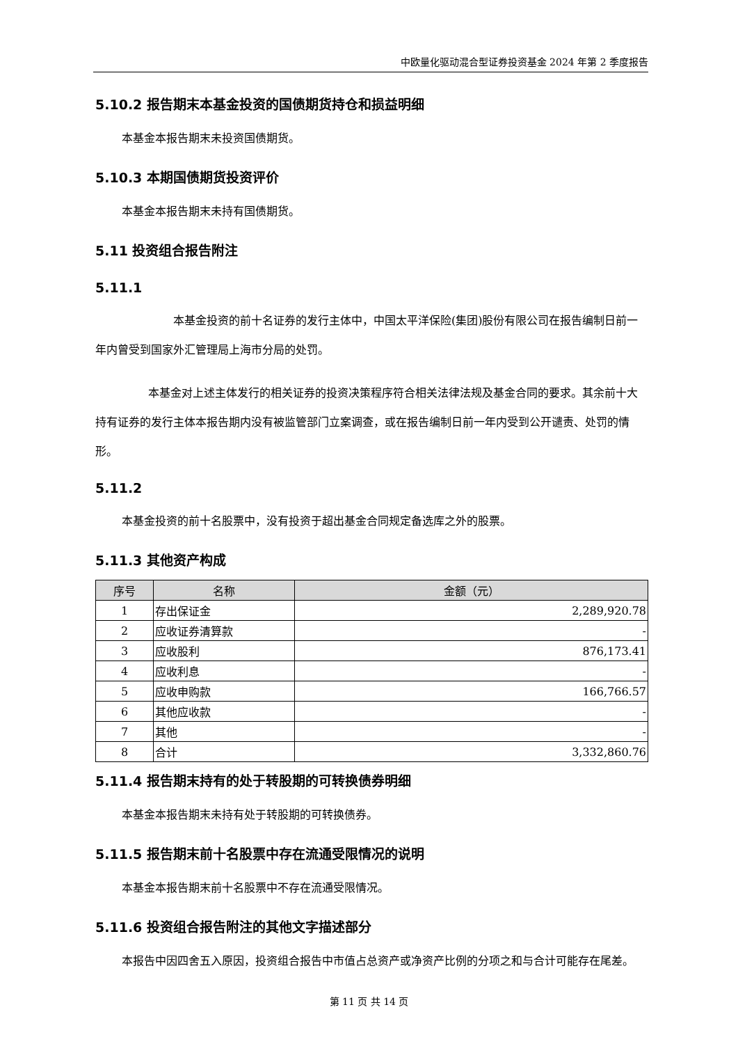中欧量化驱动混合型证券投资基金 2024 年第 2 季度报告
5.10.2 报告期末本基金投资的国债期货持仓和损益明细
本基金本报告期末未投资国债期货。
5.10.3 本期国债期货投资评价
本基金本报告期末未持有国债期货。
5.11 投资组合报告附注
5.11.1
本基金投资的前十名证券的发行主体中，中国太平洋保险(集团)股份有限公司在报告编制日前一年内曾受到国家外汇管理局上海市分局的处罚。
本基金对上述主体发行的相关证券的投资决策程序符合相关法律法规及基金合同的要求。其余前十大持有证券的发行主体本报告期内没有被监管部门立案调查，或在报告编制日前一年内受到公开谴责、处罚的情形。
5.11.2
本基金投资的前十名股票中，没有投资于超出基金合同规定备选库之外的股票。
5.11.3 其他资产构成
| 序号 | 名称 | 金额（元） |
| --- | --- | --- |
| 1 | 存出保证金 | 2,289,920.78 |
| 2 | 应收证券清算款 | - |
| 3 | 应收股利 | 876,173.41 |
| 4 | 应收利息 | - |
| 5 | 应收申购款 | 166,766.57 |
| 6 | 其他应收款 | - |
| 7 | 其他 | - |
| 8 | 合计 | 3,332,860.76 |
5.11.4 报告期末持有的处于转股期的可转换债券明细
本基金本报告期末未持有处于转股期的可转换债券。
5.11.5 报告期末前十名股票中存在流通受限情况的说明
本基金本报告期末前十名股票中不存在流通受限情况。
5.11.6 投资组合报告附注的其他文字描述部分
本报告中因四舍五入原因，投资组合报告中市值占总资产或净资产比例的分项之和与合计可能存在尾差。
第 11 页 共 14 页